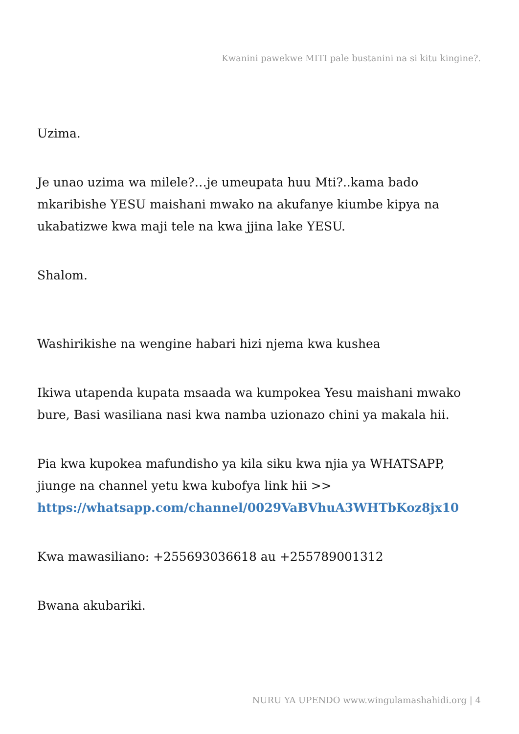Kwanini pawekwe MITI pale bustanini na si kitu kingine?.
Uzima.
Je unao uzima wa milele?…je umeupata huu Mti?..kama bado mkaribishe YESU maishani mwako na akufanye kiumbe kipya na ukabatizwe kwa maji tele na kwa jjina lake YESU.
Shalom.
Washirikishe na wengine habari hizi njema kwa kushea
Ikiwa utapenda kupata msaada wa kumpokea Yesu maishani mwako bure, Basi wasiliana nasi kwa namba uzionazo chini ya makala hii.
Pia kwa kupokea mafundisho ya kila siku kwa njia ya WHATSAPP, jiunge na channel yetu kwa kubofya link hii >> https://whatsapp.com/channel/0029VaBVhuA3WHTbKoz8jx10
Kwa mawasiliano: +255693036618 au +255789001312
Bwana akubariki.
NURU YA UPENDO www.wingulamashahidi.org | 4